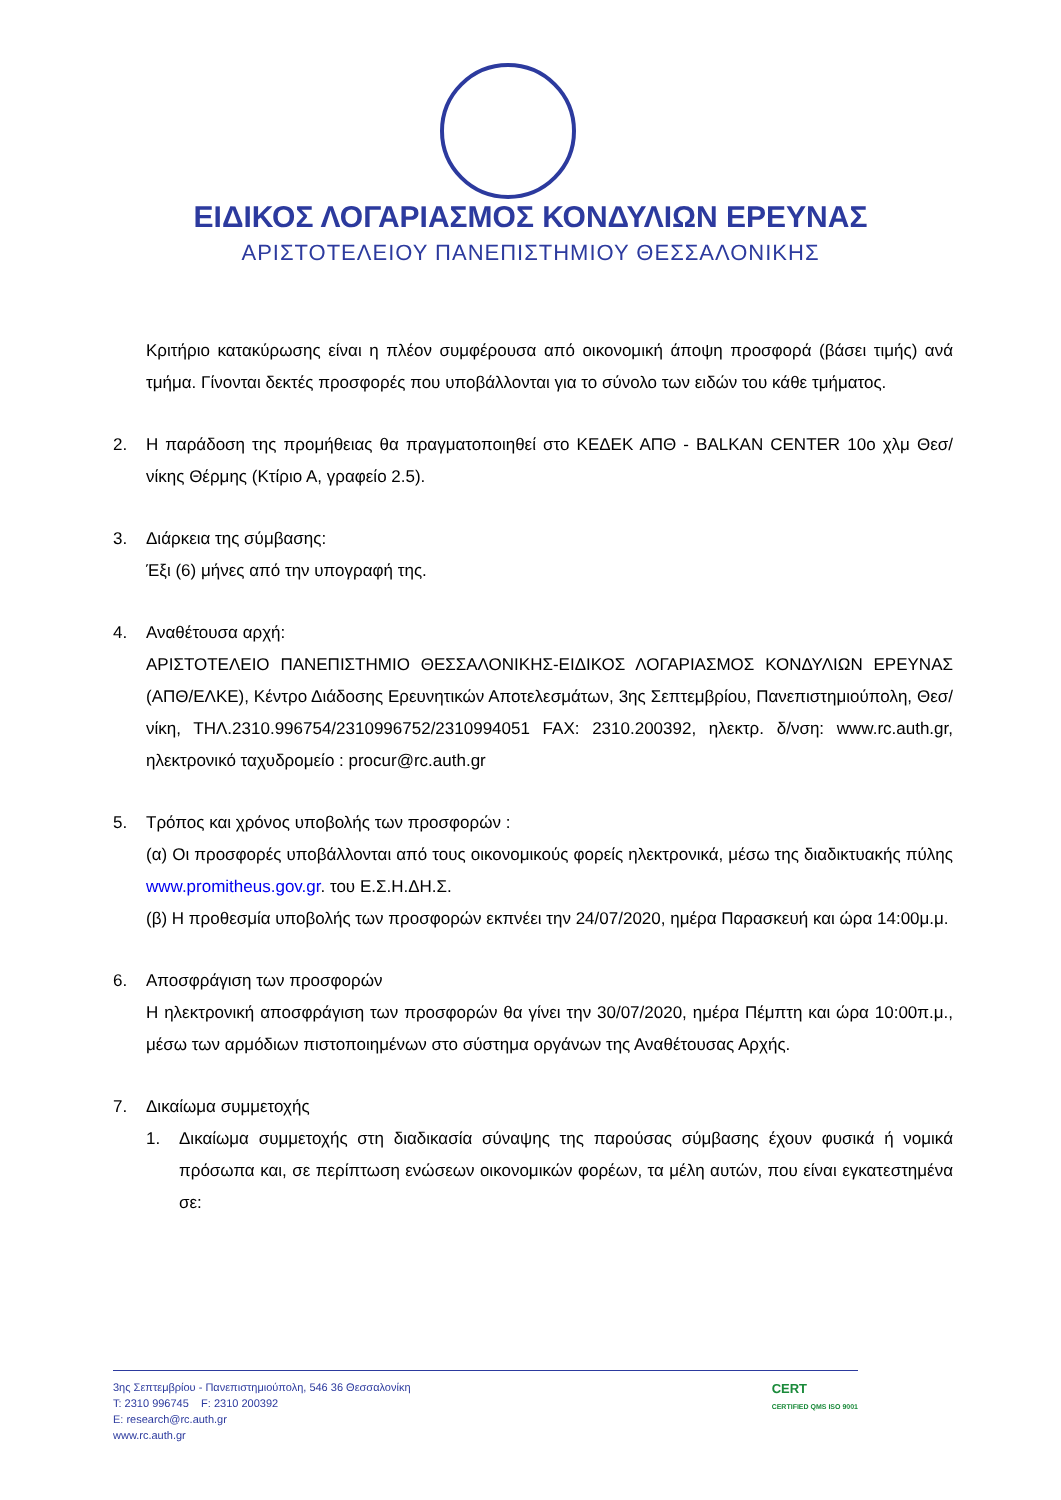ΕΙΔΙΚΟΣ ΛΟΓΑΡΙΑΣΜΟΣ ΚΟΝΔΥΛΙΩΝ ΕΡΕΥΝΑΣ
ΑΡΙΣΤΟΤΕΛΕΙΟΥ ΠΑΝΕΠΙΣΤΗΜΙΟΥ ΘΕΣΣΑΛΟΝΙΚΗΣ
Κριτήριο κατακύρωσης είναι η πλέον συμφέρουσα από οικονομική άποψη προσφορά (βάσει τιμής) ανά τμήμα. Γίνονται δεκτές προσφορές που υποβάλλονται για το σύνολο των ειδών του κάθε τμήματος.
2. Η παράδοση της προμήθειας θα πραγματοποιηθεί στο ΚΕΔΕΚ ΑΠΘ - BALKAN CENTER 10ο χλμ Θεσ/νίκης Θέρμης (Κτίριο Α, γραφείο 2.5).
3. Διάρκεια της σύμβασης:
Έξι (6) μήνες από την υπογραφή της.
4. Αναθέτουσα αρχή:
ΑΡΙΣΤΟΤΕΛΕΙΟ ΠΑΝΕΠΙΣΤΗΜΙΟ ΘΕΣΣΑΛΟΝΙΚΗΣ-ΕΙΔΙΚΟΣ ΛΟΓΑΡΙΑΣΜΟΣ ΚΟΝΔΥΛΙΩΝ ΕΡΕΥΝΑΣ (ΑΠΘ/ΕΛΚΕ), Κέντρο Διάδοσης Ερευνητικών Αποτελεσμάτων, 3ης Σεπτεμβρίου, Πανεπιστημιούπολη, Θεσ/νίκη, ΤΗΛ.2310.996754/2310996752/2310994051 FAX: 2310.200392, ηλεκτρ. δ/νση: www.rc.auth.gr, ηλεκτρονικό ταχυδρομείο : procur@rc.auth.gr
5. Τρόπος και χρόνος υποβολής των προσφορών :
(α) Οι προσφορές υποβάλλονται από τους οικονομικούς φορείς ηλεκτρονικά, μέσω της διαδικτυακής πύλης www.promitheus.gov.gr. του Ε.Σ.Η.ΔΗ.Σ.
(β) Η προθεσμία υποβολής των προσφορών εκπνέει την 24/07/2020, ημέρα Παρασκευή και ώρα 14:00μ.μ.
6. Αποσφράγιση των προσφορών
Η ηλεκτρονική αποσφράγιση των προσφορών θα γίνει την 30/07/2020, ημέρα Πέμπτη και ώρα 10:00π.μ., μέσω των αρμόδιων πιστοποιημένων στο σύστημα οργάνων της Αναθέτουσας Αρχής.
7. Δικαίωμα συμμετοχής
1. Δικαίωμα συμμετοχής στη διαδικασία σύναψης της παρούσας σύμβασης έχουν φυσικά ή νομικά πρόσωπα και, σε περίπτωση ενώσεων οικονομικών φορέων, τα μέλη αυτών, που είναι εγκατεστημένα σε:
3ης Σεπτεμβρίου - Πανεπιστημιούπολη, 546 36 Θεσσαλονίκη
T: 2310 996745 F: 2310 200392
E: research@rc.auth.gr
www.rc.auth.gr
CERT
CERTIFIED QMS ISO 9001